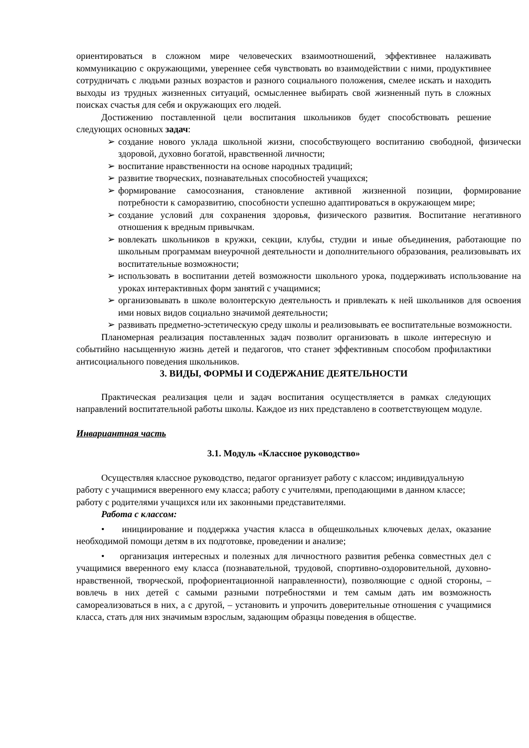ориентироваться в сложном мире человеческих взаимоотношений, эффективнее налаживать коммуникацию с окружающими, увереннее себя чувствовать во взаимодействии с ними, продуктивнее сотрудничать с людьми разных возрастов и разного социального положения, смелее искать и находить выходы из трудных жизненных ситуаций, осмысленнее выбирать свой жизненный путь в сложных поисках счастья для себя и окружающих его людей.
Достижению поставленной цели воспитания школьников будет способствовать решение следующих основных задач:
➢ создание нового уклада школьной жизни, способствующего воспитанию свободной, физически здоровой, духовно богатой, нравственной личности;
➢ воспитание нравственности на основе народных традиций;
➢ развитие творческих, познавательных способностей учащихся;
➢ формирование самосознания, становление активной жизненной позиции, формирование потребности к саморазвитию, способности успешно адаптироваться в окружающем мире;
➢ создание условий для сохранения здоровья, физического развития. Воспитание негативного отношения к вредным привычкам.
➢ вовлекать школьников в кружки, секции, клубы, студии и иные объединения, работающие по школьным программам внеурочной деятельности и дополнительного образования, реализовывать их воспитательные возможности;
➢ использовать в воспитании детей возможности школьного урока, поддерживать использование на уроках интерактивных форм занятий с учащимися;
➢ организовывать в школе волонтерскую деятельность и привлекать к ней школьников для освоения ими новых видов социально значимой деятельности;
➢ развивать предметно-эстетическую среду школы и реализовывать ее воспитательные возможности.
Планомерная реализация поставленных задач позволит организовать в школе интересную и событийно насыщенную жизнь детей и педагогов, что станет эффективным способом профилактики антисоциального поведения школьников.
3. ВИДЫ, ФОРМЫ И СОДЕРЖАНИЕ ДЕЯТЕЛЬНОСТИ
Практическая реализация цели и задач воспитания осуществляется в рамках следующих направлений воспитательной работы школы. Каждое из них представлено в соответствующем модуле.
Инвариантная часть
3.1. Модуль «Классное руководство»
Осуществляя классное руководство, педагог организует работу с классом; индивидуальную работу с учащимися вверенного ему класса; работу с учителями, преподающими в данном классе; работу с родителями учащихся или их законными представителями.
Работа с классом:
• инициирование и поддержка участия класса в общешкольных ключевых делах, оказание необходимой помощи детям в их подготовке, проведении и анализе;
• организация интересных и полезных для личностного развития ребенка совместных дел с учащимися вверенного ему класса (познавательной, трудовой, спортивно-оздоровительной, духовно-нравственной, творческой, профориентационной направленности), позволяющие с одной стороны, – вовлечь в них детей с самыми разными потребностями и тем самым дать им возможность самореализоваться в них, а с другой, – установить и упрочить доверительные отношения с учащимися класса, стать для них значимым взрослым, задающим образцы поведения в обществе.